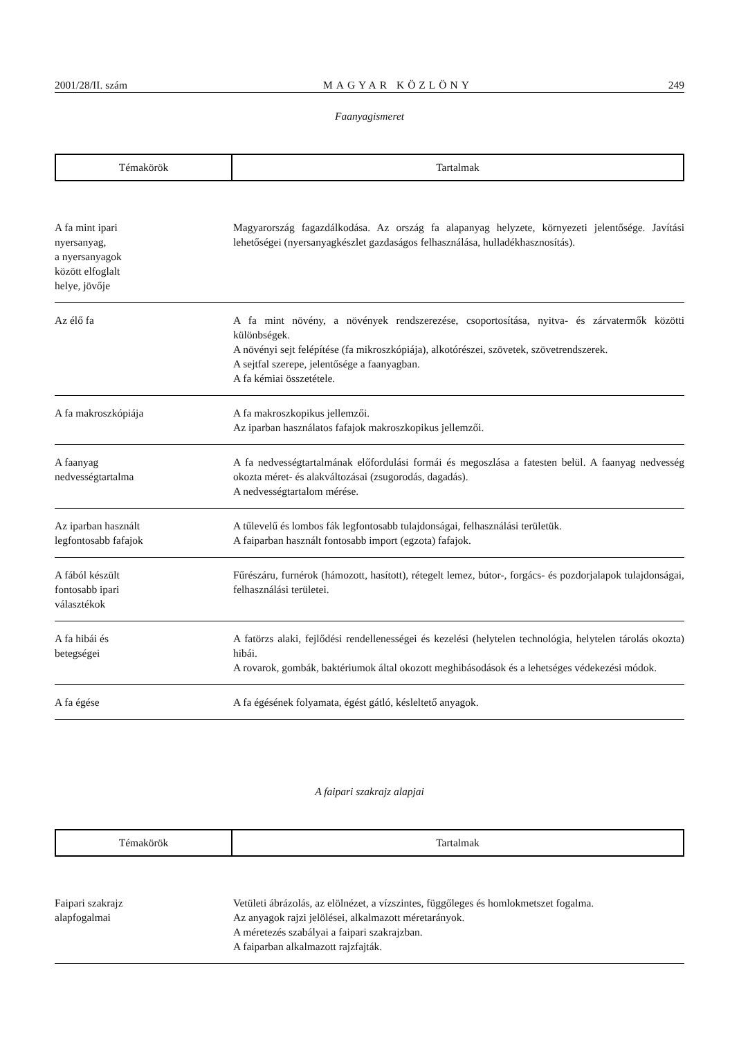2001/28/II. szám MAGYAR KÖZLÖNY 249
Faanyagismeret
| Témakörök | Tartalmak |
| A fa mint ipari nyersanyag, a nyersanyagok között elfoglalt helye, jövője | Magyarország fagazdálkodása. Az ország fa alapanyag helyzete, környezeti jelentősége. Javítási lehetőségei (nyersanyagkészlet gazdaságos felhasználása, hulladékhasznosítás). |
| Az élő fa | A fa mint növény, a növények rendszerezése, csoportosítása, nyitva- és zárvatermők közötti különbségek. A növényi sejt felépítése (fa mikroszkópiája), alkotórészei, szövetek, szövetrendszerek. A sejtfal szerepe, jelentősége a faanyagban. A fa kémiai összetétele. |
| A fa makroszkópiája | A fa makroszkopikus jellemzői. Az iparban használatos fafajok makroszkopikus jellemzői. |
| A faanyag nedvességtartalma | A fa nedvességtartalmának előfordulási formái és megoszlása a fatesten belül. A faanyag nedvesség okozta méret- és alakváltozásai (zsugorodás, dagadás). A nedvességtartalom mérése. |
| Az iparban használt legfontosabb fafajok | A tűlevelű és lombos fák legfontosabb tulajdonságai, felhasználási területük. A faiparban használt fontosabb import (egzota) fafajok. |
| A fából készült fontosabb ipari választékok | Fűrészáru, furnérok (hámozott, hasított), rétegelt lemez, bútor-, forgács- és pozdorjalapok tulajdonságai, felhasználási területei. |
| A fa hibái és betegségei | A fatörzs alaki, fejlődési rendellenességei és kezelési (helytelen technológia, helytelen tárolás okozta) hibái. A rovarok, gombák, baktériumok által okozott meghibásodások és a lehetséges védekezési módok. |
| A fa égése | A fa égésének folyamata, égést gátló, késleltető anyagok. |
A faipari szakrajz alapjai
| Témakörök | Tartalmak |
| Faipari szakrajz alapfogalmai | Vetületi ábrázolás, az elölnézet, a vízszintes, függőleges és homlokmetszet fogalma. Az anyagok rajzi jelölései, alkalmazott méretarányok. A méretezés szabályai a faipari szakrajzban. A faiparban alkalmazott rajzfajták. |